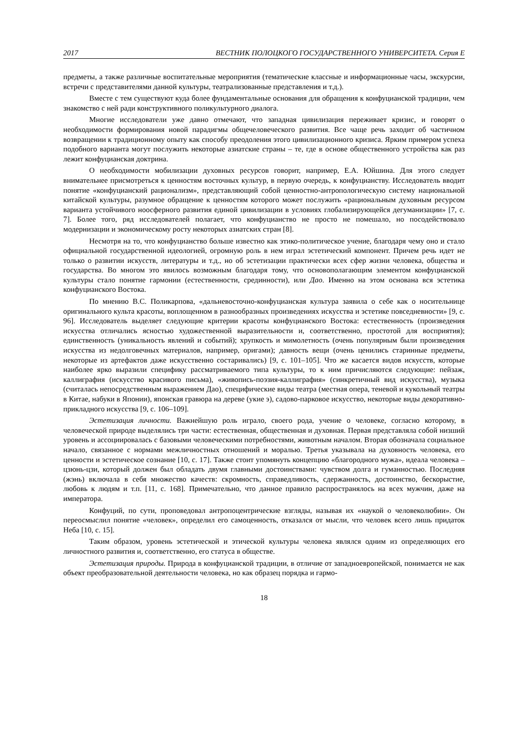2017 ВЕСТНИК ПОЛОЦКОГО ГОСУДАРСТВЕННОГО УНИВЕРСИТЕТА. Серия Е
предметы, а также различные воспитательные мероприятия (тематические классные и информационные часы, экскурсии, встречи с представителями данной культуры, театрализованные представления и т.д.).
Вместе с тем существуют куда более фундаментальные основания для обращения к конфуцианской традиции, чем знакомство с ней ради конструктивного поликультурного диалога.
Многие исследователи уже давно отмечают, что западная цивилизация переживает кризис, и говорят о необходимости формирования новой парадигмы общечеловеческого развития. Все чаще речь заходит об частичном возвращении к традиционному опыту как способу преодоления этого цивилизационного кризиса. Ярким примером успеха подобного варианта могут послужить некоторые азиатские страны – те, где в основе общественного устройства как раз лежит конфуцианская доктрина.
О необходимости мобилизации духовных ресурсов говорит, например, Е.А. Юйшина. Для этого следует внимательнее присмотреться к ценностям восточных культур, в первую очередь, к конфуцианству. Исследователь вводит понятие «конфуцианский рационализм», представляющий собой ценностно-антропологическую систему национальной китайской культуры, разумное обращение к ценностям которого может послужить «рациональным духовным ресурсом варианта устойчивого ноосферного развития единой цивилизации в условиях глобализирующейся дегуманизации» [7, с. 7]. Более того, ряд исследователей полагает, что конфуцианство не просто не помешало, но посодействовало модернизации и экономическому росту некоторых азиатских стран [8].
Несмотря на то, что конфуцианство больше известно как этико-политическое учение, благодаря чему оно и стало официальной государственной идеологией, огромную роль в нем играл эстетический компонент. Причем речь идет не только о развитии искусств, литературы и т.д., но об эстетизации практически всех сфер жизни человека, общества и государства. Во многом это явилось возможным благодаря тому, что основополагающим элементом конфуцианской культуры стало понятие гармонии (естественности, срединности), или Дао. Именно на этом основана вся эстетика конфуцианского Востока.
По мнению В.С. Поликарпова, «дальневосточно-конфуцианская культура заявила о себе как о носительнице оригинального культа красоты, воплощенном в разнообразных произведениях искусства и эстетике повседневности» [9, с. 96]. Исследователь выделяет следующие критерии красоты конфуцианского Востока: естественность (произведения искусства отличались ясностью художественной выразительности и, соответственно, простотой для восприятия); единственность (уникальность явлений и событий); хрупкость и мимолетность (очень популярным были произведения искусства из недолговечных материалов, например, оригами); давность вещи (очень ценились старинные предметы, некоторые из артефактов даже искусственно состаривались) [9, с. 101–105]. Что же касается видов искусств, которые наиболее ярко выразили специфику рассматриваемого типа культуры, то к ним причисляются следующие: пейзаж, каллиграфия (искусство красивого письма), «живопись-поэзия-каллиграфия» (синкретичный вид искусства), музыка (считалась непосредственным выражением Дао), специфические виды театра (местная опера, теневой и кукольный театры в Китае, набуки в Японии), японская гравюра на дереве (укие э), садово-парковое искусство, некоторые виды декоративно-прикладного искусства [9, с. 106–109].
Эстетизация личности. Важнейшую роль играло, своего рода, учение о человеке, согласно которому, в человеческой природе выделялись три части: естественная, общественная и духовная. Первая представляла собой низший уровень и ассоциировалась с базовыми человеческими потребностями, животным началом. Вторая обозначала социальное начало, связанное с нормами межличностных отношений и моралью. Третья указывала на духовность человека, его ценности и эстетическое сознание [10, с. 17]. Также стоит упомянуть концепцию «благородного мужа», идеала человека – цзюнь-цзи, который должен был обладать двумя главными достоинствами: чувством долга и гуманностью. Последняя (жэнь) включала в себя множество качеств: скромность, справедливость, сдержанность, достоинство, бескорыстие, любовь к людям и т.п. [11, с. 168]. Примечательно, что данное правило распространялось на всех мужчин, даже на императора.
Конфуций, по сути, проповедовал антропоцентрические взгляды, называя их «наукой о человеколюбии». Он переосмыслил понятие «человек», определил его самоценность, отказался от мысли, что человек всего лишь придаток Неба [10, с. 15].
Таким образом, уровень эстетической и этической культуры человека являлся одним из определяющих его личностного развития и, соответственно, его статуса в обществе.
Эстетизация природы. Природа в конфуцианской традиции, в отличие от западноевропейской, понимается не как объект преобразовательной деятельности человека, но как образец порядка и гармо-
18